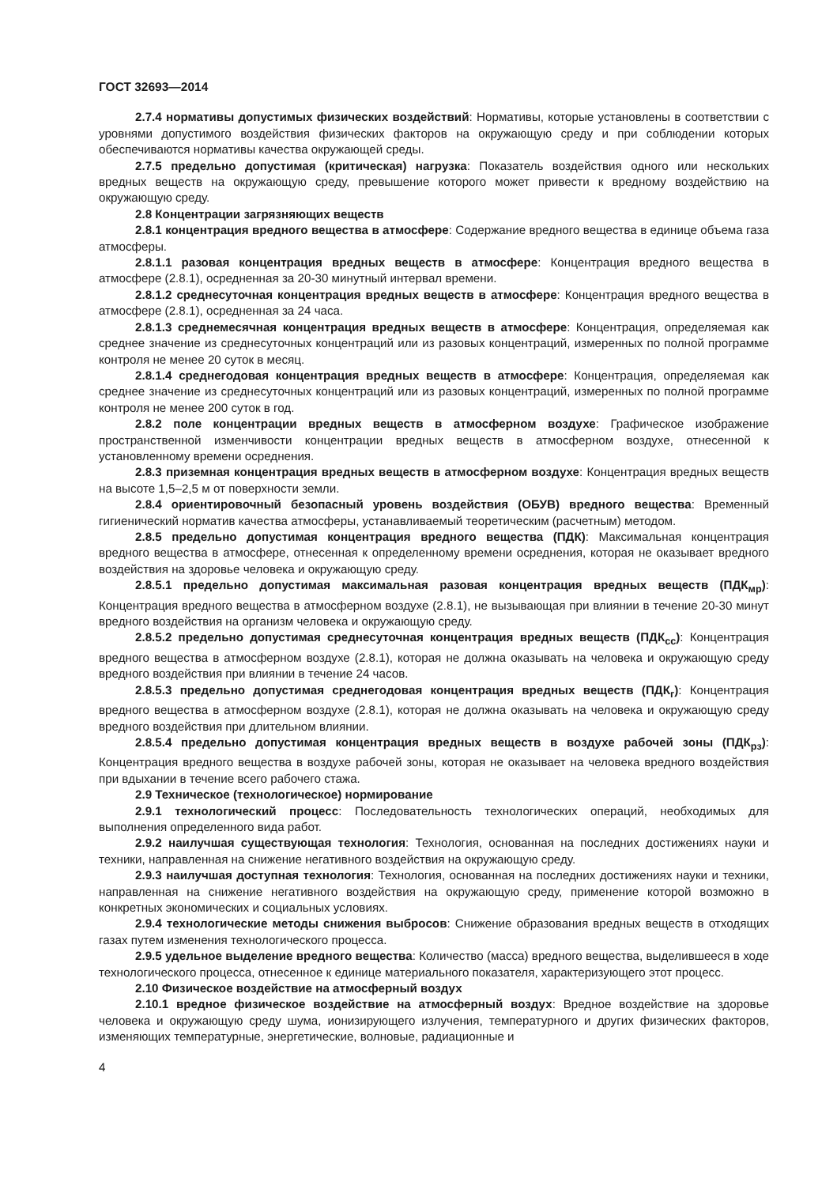ГОСТ 32693—2014
2.7.4 нормативы допустимых физических воздействий: Нормативы, которые установлены в соответствии с уровнями допустимого воздействия физических факторов на окружающую среду и при соблюдении которых обеспечиваются нормативы качества окружающей среды.
2.7.5 предельно допустимая (критическая) нагрузка: Показатель воздействия одного или нескольких вредных веществ на окружающую среду, превышение которого может привести к вредному воздействию на окружающую среду.
2.8 Концентрации загрязняющих веществ
2.8.1 концентрация вредного вещества в атмосфере: Содержание вредного вещества в единице объема газа атмосферы.
2.8.1.1 разовая концентрация вредных веществ в атмосфере: Концентрация вредного вещества в атмосфере (2.8.1), осредненная за 20-30 минутный интервал времени.
2.8.1.2 среднесуточная концентрация вредных веществ в атмосфере: Концентрация вредного вещества в атмосфере (2.8.1), осредненная за 24 часа.
2.8.1.3 среднемесячная концентрация вредных веществ в атмосфере: Концентрация, определяемая как среднее значение из среднесуточных концентраций или из разовых концентраций, измеренных по полной программе контроля не менее 20 суток в месяц.
2.8.1.4 среднегодовая концентрация вредных веществ в атмосфере: Концентрация, определяемая как среднее значение из среднесуточных концентраций или из разовых концентраций, измеренных по полной программе контроля не менее 200 суток в год.
2.8.2 поле концентрации вредных веществ в атмосферном воздухе: Графическое изображение пространственной изменчивости концентрации вредных веществ в атмосферном воздухе, отнесенной к установленному времени осреднения.
2.8.3 приземная концентрация вредных веществ в атмосферном воздухе: Концентрация вредных веществ на высоте 1,5–2,5 м от поверхности земли.
2.8.4 ориентировочный безопасный уровень воздействия (ОБУВ) вредного вещества: Временный гигиенический норматив качества атмосферы, устанавливаемый теоретическим (расчетным) методом.
2.8.5 предельно допустимая концентрация вредного вещества (ПДК): Максимальная концентрация вредного вещества в атмосфере, отнесенная к определенному времени осреднения, которая не оказывает вредного воздействия на здоровье человека и окружающую среду.
2.8.5.1 предельно допустимая максимальная разовая концентрация вредных веществ (ПДК<sub>мр</sub>): Концентрация вредного вещества в атмосферном воздухе (2.8.1), не вызывающая при влиянии в течение 20-30 минут вредного воздействия на организм человека и окружающую среду.
2.8.5.2 предельно допустимая среднесуточная концентрация вредных веществ (ПДК<sub>сс</sub>): Концентрация вредного вещества в атмосферном воздухе (2.8.1), которая не должна оказывать на человека и окружающую среду вредного воздействия при влиянии в течение 24 часов.
2.8.5.3 предельно допустимая среднегодовая концентрация вредных веществ (ПДК<sub>г</sub>): Концентрация вредного вещества в атмосферном воздухе (2.8.1), которая не должна оказывать на человека и окружающую среду вредного воздействия при длительном влиянии.
2.8.5.4 предельно допустимая концентрация вредных веществ в воздухе рабочей зоны (ПДК<sub>рз</sub>): Концентрация вредного вещества в воздухе рабочей зоны, которая не оказывает на человека вредного воздействия при вдыхании в течение всего рабочего стажа.
2.9 Техническое (технологическое) нормирование
2.9.1 технологический процесс: Последовательность технологических операций, необходимых для выполнения определенного вида работ.
2.9.2 наилучшая существующая технология: Технология, основанная на последних достижениях науки и техники, направленная на снижение негативного воздействия на окружающую среду.
2.9.3 наилучшая доступная технология: Технология, основанная на последних достижениях науки и техники, направленная на снижение негативного воздействия на окружающую среду, применение которой возможно в конкретных экономических и социальных условиях.
2.9.4 технологические методы снижения выбросов: Снижение образования вредных веществ в отходящих газах путем изменения технологического процесса.
2.9.5 удельное выделение вредного вещества: Количество (масса) вредного вещества, выделившееся в ходе технологического процесса, отнесенное к единице материального показателя, характеризующего этот процесс.
2.10 Физическое воздействие на атмосферный воздух
2.10.1 вредное физическое воздействие на атмосферный воздух: Вредное воздействие на здоровье человека и окружающую среду шума, ионизирующего излучения, температурного и других физических факторов, изменяющих температурные, энергетические, волновые, радиационные и
4